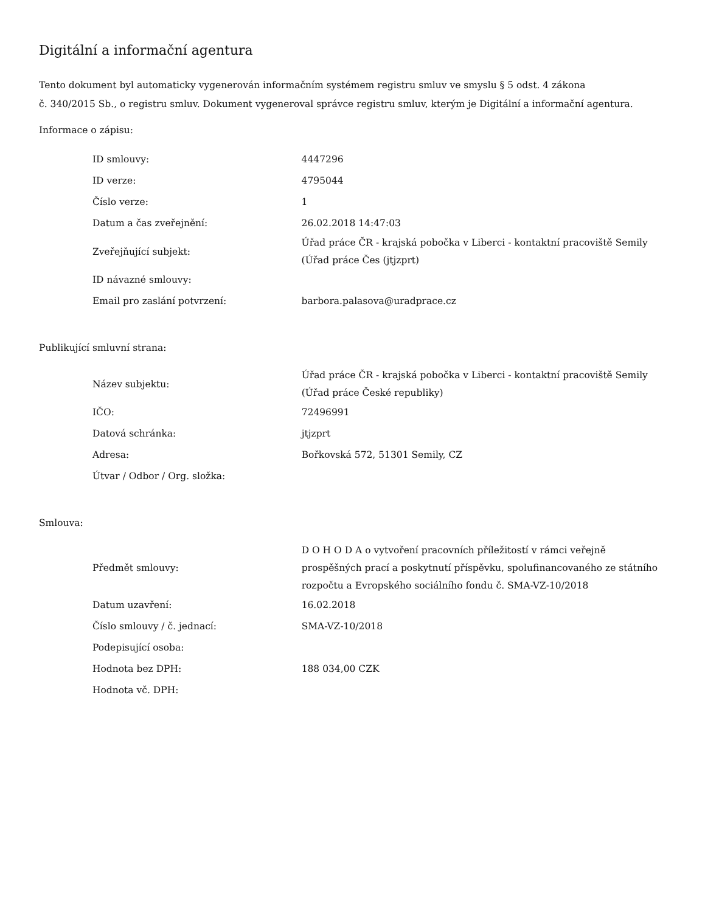Digitální a informační agentura
Tento dokument byl automaticky vygenerován informačním systémem registru smluv ve smyslu § 5 odst. 4 zákona
č. 340/2015 Sb., o registru smluv. Dokument vygeneroval správce registru smluv, kterým je Digitální a informační agentura.
Informace o zápisu:
| ID smlouvy: | 4447296 |
| ID verze: | 4795044 |
| Číslo verze: | 1 |
| Datum a čas zveřejnění: | 26.02.2018 14:47:03 |
| Zveřejňující subjekt: | Úřad práce ČR - krajská pobočka v Liberci - kontaktní pracoviště Semily (Úřad práce Čes (jtjzprt) |
| ID návazné smlouvy: | |
| Email pro zaslání potvrzení: | barbora.palasova@uradprace.cz |
Publikující smluvní strana:
| Název subjektu: | Úřad práce ČR - krajská pobočka v Liberci - kontaktní pracoviště Semily (Úřad práce České republiky) |
| IČO: | 72496991 |
| Datová schránka: | jtjzprt |
| Adresa: | Bořkovská 572, 51301 Semily, CZ |
| Útvar / Odbor / Org. složka: | |
Smlouva:
| Předmět smlouvy: | D O H O D A o vytvoření pracovních příležitostí v rámci veřejně prospěšných prací a poskytnutí příspěvku, spolufinancovaného ze státního rozpočtu a Evropského sociálního fondu č. SMA-VZ-10/2018 |
| Datum uzavření: | 16.02.2018 |
| Číslo smlouvy / č. jednací: | SMA-VZ-10/2018 |
| Podepisující osoba: | |
| Hodnota bez DPH: | 188 034,00 CZK |
| Hodnota vč. DPH: | |